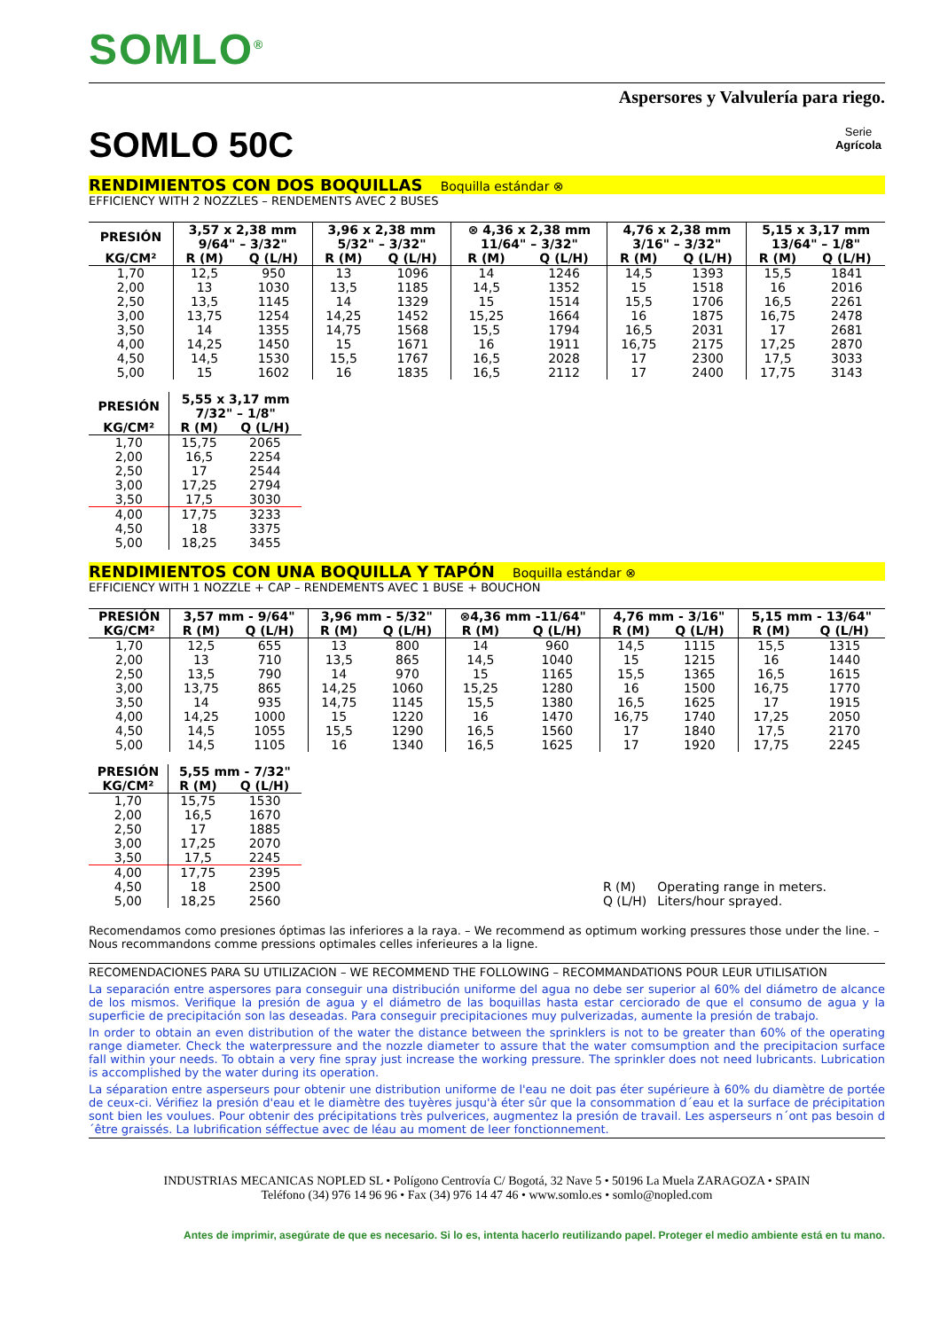SOMLO<sup>®</sup>
Aspersores y Valvulería para riego.
SOMLO 50C Serie
Agrícola
RENDIMIENTOS CON DOS BOQUILLAS Boquilla estándar ⊗
EFFICIENCY WITH 2 NOZZLES – RENDEMENTS AVEC 2 BUSES
| PRESIÓN | 3,57 x 2,38 mm 9/64" – 3/32" | | 3,96 x 2,38 mm 5/32" – 3/32" | | ⊗ 4,36 x 2,38 mm 11/64" – 3/32" | | 4,76 x 2,38 mm 3/16" – 3/32" | | 5,15 x 3,17 mm 13/64" – 1/8" | |
| --- | --- | --- | --- | --- | --- | --- | --- | --- | --- | --- |
| KG/CM² | R (M) | Q (L/H) | R (M) | Q (L/H) | R (M) | Q (L/H) | R (M) | Q (L/H) | R (M) | Q (L/H) |
| 1,70 | 12,5 | 950 | 13 | 1096 | 14 | 1246 | 14,5 | 1393 | 15,5 | 1841 |
| 2,00 | 13 | 1030 | 13,5 | 1185 | 14,5 | 1352 | 15 | 1518 | 16 | 2016 |
| 2,50 | 13,5 | 1145 | 14 | 1329 | 15 | 1514 | 15,5 | 1706 | 16,5 | 2261 |
| 3,00 | 13,75 | 1254 | 14,25 | 1452 | 15,25 | 1664 | 16 | 1875 | 16,75 | 2478 |
| 3,50 | 14 | 1355 | 14,75 | 1568 | 15,5 | 1794 | 16,5 | 2031 | 17 | 2681 |
| 4,00 | 14,25 | 1450 | 15 | 1671 | 16 | 1911 | 16,75 | 2175 | 17,25 | 2870 |
| 4,50 | 14,5 | 1530 | 15,5 | 1767 | 16,5 | 2028 | 17 | 2300 | 17,5 | 3033 |
| 5,00 | 15 | 1602 | 16 | 1835 | 16,5 | 2112 | 17 | 2400 | 17,75 | 3143 |
| PRESIÓN | 5,55 x 3,17 mm 7/32" – 1/8" | |
| --- | --- | --- |
| KG/CM² | R (M) | Q (L/H) |
| 1,70 | 15,75 | 2065 |
| 2,00 | 16,5 | 2254 |
| 2,50 | 17 | 2544 |
| 3,00 | 17,25 | 2794 |
| 3,50 | 17,5 | 3030 |
| 4,00 | 17,75 | 3233 |
| 4,50 | 18 | 3375 |
| 5,00 | 18,25 | 3455 |
RENDIMIENTOS CON UNA BOQUILLA Y TAPÓN Boquilla estándar ⊗
EFFICIENCY WITH 1 NOZZLE + CAP – RENDEMENTS AVEC 1 BUSE + BOUCHON
| PRESIÓN | 3,57 mm - 9/64" | | 3,96 mm - 5/32" | | ⊗4,36 mm -11/64" | | 4,76 mm - 3/16" | | 5,15 mm - 13/64" | |
| --- | --- | --- | --- | --- | --- | --- | --- | --- | --- | --- |
| KG/CM² | R (M) | Q (L/H) | R (M) | Q (L/H) | R (M) | Q (L/H) | R (M) | Q (L/H) | R (M) | Q (L/H) |
| 1,70 | 12,5 | 655 | 13 | 800 | 14 | 960 | 14,5 | 1115 | 15,5 | 1315 |
| 2,00 | 13 | 710 | 13,5 | 865 | 14,5 | 1040 | 15 | 1215 | 16 | 1440 |
| 2,50 | 13,5 | 790 | 14 | 970 | 15 | 1165 | 15,5 | 1365 | 16,5 | 1615 |
| 3,00 | 13,75 | 865 | 14,25 | 1060 | 15,25 | 1280 | 16 | 1500 | 16,75 | 1770 |
| 3,50 | 14 | 935 | 14,75 | 1145 | 15,5 | 1380 | 16,5 | 1625 | 17 | 1915 |
| 4,00 | 14,25 | 1000 | 15 | 1220 | 16 | 1470 | 16,75 | 1740 | 17,25 | 2050 |
| 4,50 | 14,5 | 1055 | 15,5 | 1290 | 16,5 | 1560 | 17 | 1840 | 17,5 | 2170 |
| 5,00 | 14,5 | 1105 | 16 | 1340 | 16,5 | 1625 | 17 | 1920 | 17,75 | 2245 |
| PRESIÓN | 5,55 mm - 7/32" | |
| --- | --- | --- |
| KG/CM² | R (M) | Q (L/H) |
| 1,70 | 15,75 | 1530 |
| 2,00 | 16,5 | 1670 |
| 2,50 | 17 | 1885 |
| 3,00 | 17,25 | 2070 |
| 3,50 | 17,5 | 2245 |
| 4,00 | 17,75 | 2395 |
| 4,50 | 18 | 2500 |
| 5,00 | 18,25 | 2560 |
| R (M) | Operating range in meters. |
| Q (L/H) | Liters/hour sprayed. |
Recomendamos como presiones óptimas las inferiores a la raya. – We recommend as optimum working pressures those under the line. – Nous recommandons comme pressions optimales celles inferieures a la ligne.
RECOMENDACIONES PARA SU UTILIZACION – WE RECOMMEND THE FOLLOWING – RECOMMANDATIONS POUR LEUR UTILISATION
La separación entre aspersores para conseguir una distribución uniforme del agua no debe ser superior al 60% del diámetro de alcance de los mismos. Verifique la presión de agua y el diámetro de las boquillas hasta estar cerciorado de que el consumo de agua y la superficie de precipitación son las deseadas. Para conseguir precipitaciones muy pulverizadas, aumente la presión de trabajo.
In order to obtain an even distribution of the water the distance between the sprinklers is not to be greater than 60% of the operating range diameter. Check the waterpressure and the nozzle diameter to assure that the water comsumption and the precipitacion surface fall within your needs. To obtain a very fine spray just increase the working pressure. The sprinkler does not need lubricants. Lubrication is accomplished by the water during its operation.
La séparation entre asperseurs pour obtenir une distribution uniforme de l'eau ne doit pas éter supérieure à 60% du diamètre de portée de ceux-ci. Vérifiez la presión d'eau et le diamètre des tuyères jusqu'à éter sûr que la consommation d´eau et la surface de précipitation sont bien les voulues. Pour obtenir des précipitations très pulverices, augmentez la presión de travail. Les asperseurs n´ont pas besoin d´être graissés. La lubrification séffectue avec de léau au moment de leer fonctionnement.
INDUSTRIAS MECANICAS NOPLED SL • Polígono Centrovía C/ Bogotá, 32 Nave 5 • 50196 La Muela ZARAGOZA • SPAIN
Teléfono (34) 976 14 96 96 • Fax (34) 976 14 47 46 • www.somlo.es • somlo@nopled.com
Antes de imprimir, asegúrate de que es necesario. Si lo es, intenta hacerlo reutilizando papel. Proteger el medio ambiente está en tu mano.